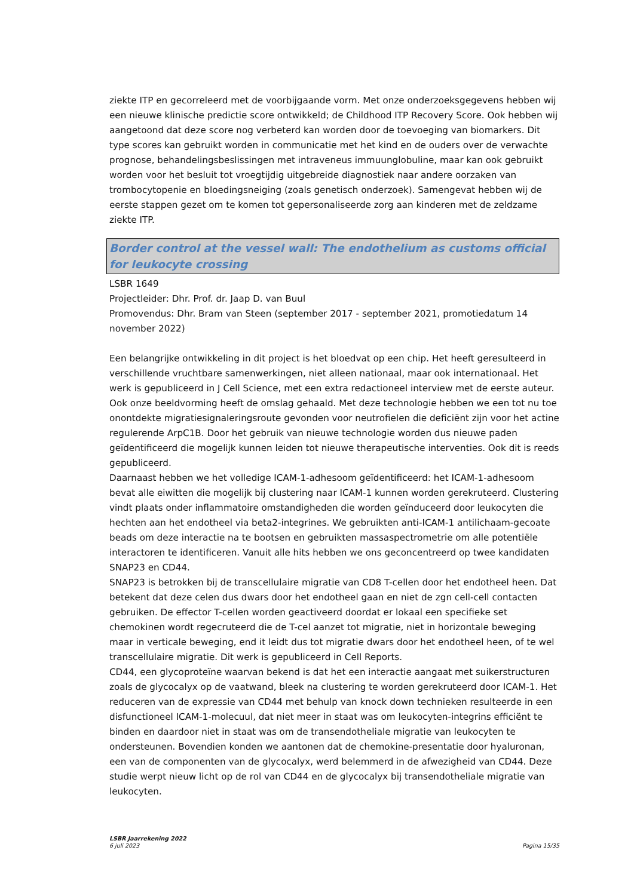ziekte ITP en gecorreleerd met de voorbijgaande vorm. Met onze onderzoeksgegevens hebben wij een nieuwe klinische predictie score ontwikkeld; de Childhood ITP Recovery Score. Ook hebben wij aangetoond dat deze score nog verbeterd kan worden door de toevoeging van biomarkers. Dit type scores kan gebruikt worden in communicatie met het kind en de ouders over de verwachte prognose, behandelingsbeslissingen met intraveneus immuunglobuline, maar kan ook gebruikt worden voor het besluit tot vroegtijdig uitgebreide diagnostiek naar andere oorzaken van trombocytopenie en bloedingsneiging (zoals genetisch onderzoek). Samengevat hebben wij de eerste stappen gezet om te komen tot gepersonaliseerde zorg aan kinderen met de zeldzame ziekte ITP.
Border control at the vessel wall: The endothelium as customs official for leukocyte crossing
LSBR 1649
Projectleider: Dhr. Prof. dr. Jaap D. van Buul
Promovendus: Dhr. Bram van Steen (september 2017 - september 2021, promotiedatum 14 november 2022)
Een belangrijke ontwikkeling in dit project is het bloedvat op een chip. Het heeft geresulteerd in verschillende vruchtbare samenwerkingen, niet alleen nationaal, maar ook internationaal. Het werk is gepubliceerd in J Cell Science, met een extra redactioneel interview met de eerste auteur. Ook onze beeldvorming heeft de omslag gehaald. Met deze technologie hebben we een tot nu toe onontdekte migratiesignaleringsroute gevonden voor neutrofielen die deficiënt zijn voor het actine regulerende ArpC1B. Door het gebruik van nieuwe technologie worden dus nieuwe paden geïdentificeerd die mogelijk kunnen leiden tot nieuwe therapeutische interventies. Ook dit is reeds gepubliceerd.
Daarnaast hebben we het volledige ICAM-1-adhesoom geïdentificeerd: het ICAM-1-adhesoom bevat alle eiwitten die mogelijk bij clustering naar ICAM-1 kunnen worden gerekruteerd. Clustering vindt plaats onder inflammatoire omstandigheden die worden geïnduceerd door leukocyten die hechten aan het endotheel via beta2-integrines. We gebruikten anti-ICAM-1 antilichaam-gecoate beads om deze interactie na te bootsen en gebruikten massaspectrometrie om alle potentiële interactoren te identificeren. Vanuit alle hits hebben we ons geconcentreerd op twee kandidaten SNAP23 en CD44.
SNAP23 is betrokken bij de transcellulaire migratie van CD8 T-cellen door het endotheel heen. Dat betekent dat deze celen dus dwars door het endotheel gaan en niet de zgn cell-cell contacten gebruiken. De effector T-cellen worden geactiveerd doordat er lokaal een specifieke set chemokinen wordt regecruteerd die de T-cel aanzet tot migratie, niet in horizontale beweging maar in verticale beweging, end it leidt dus tot migratie dwars door het endotheel heen, of te wel transcellulaire migratie. Dit werk is gepubliceerd in Cell Reports.
CD44, een glycoproteïne waarvan bekend is dat het een interactie aangaat met suikerstructuren zoals de glycocalyx op de vaatwand, bleek na clustering te worden gerekruteerd door ICAM-1. Het reduceren van de expressie van CD44 met behulp van knock down technieken resulteerde in een disfunctioneel ICAM-1-molecuul, dat niet meer in staat was om leukocyten-integrins efficiënt te binden en daardoor niet in staat was om de transendotheliale migratie van leukocyten te ondersteunen. Bovendien konden we aantonen dat de chemokine-presentatie door hyaluronan, een van de componenten van de glycocalyx, werd belemmerd in de afwezigheid van CD44. Deze studie werpt nieuw licht op de rol van CD44 en de glycocalyx bij transendotheliale migratie van leukocyten.
LSBR Jaarrekening 2022
6 juli 2023 Pagina 15/35